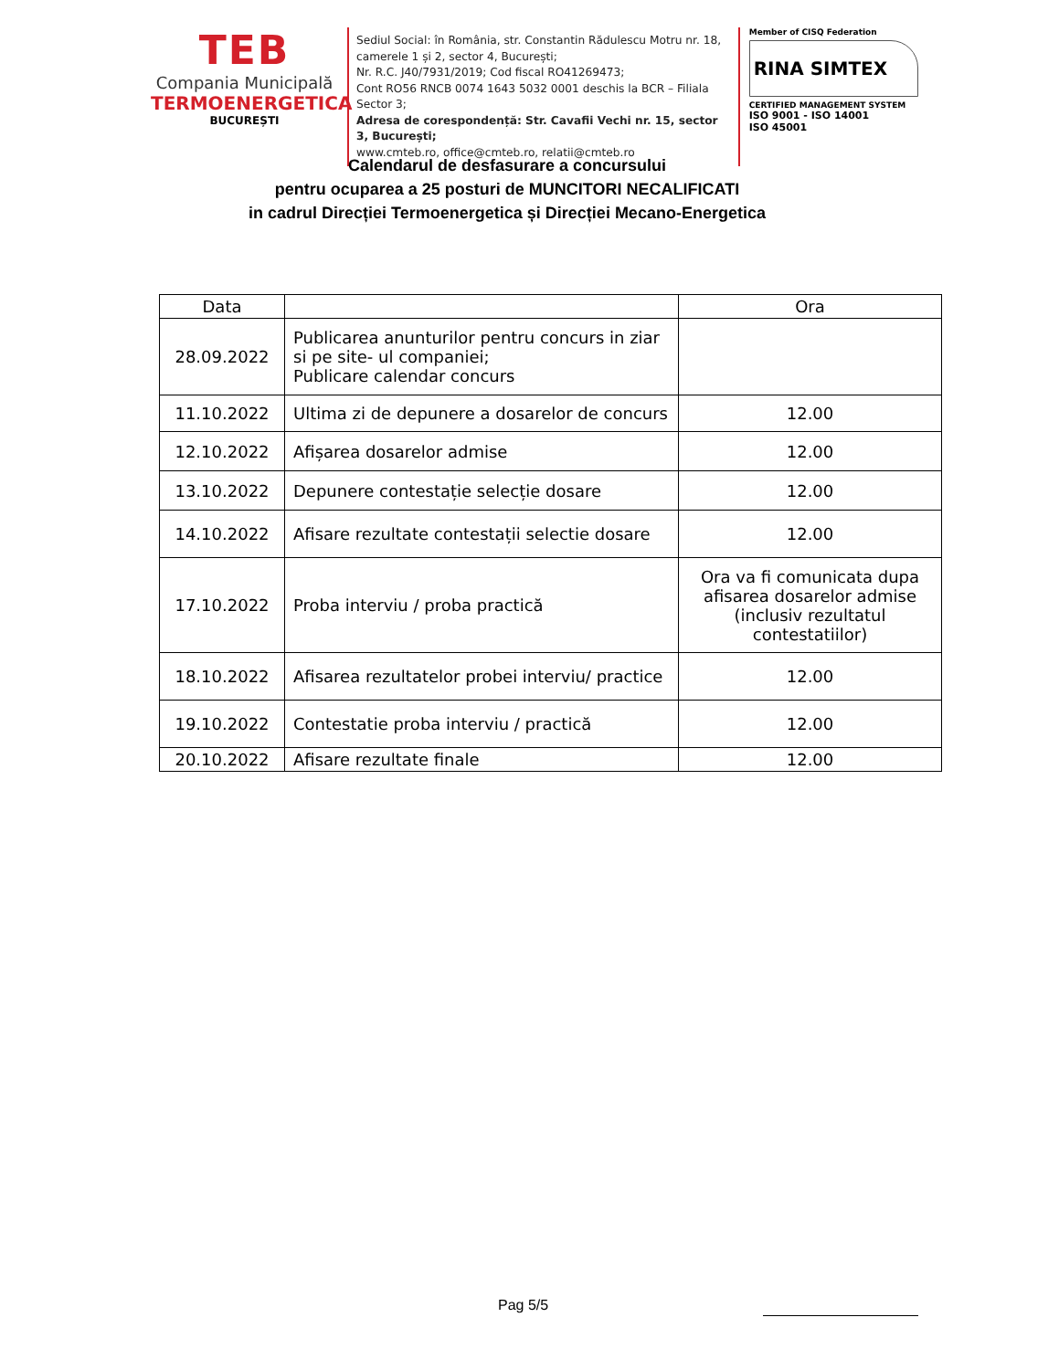TEB
Compania Municipală
TERMOENERGETICA
BUCUREȘTI
Sediul Social: în România, str. Constantin Rădulescu Motru nr. 18, camerele 1 și 2, sector 4, București;
Nr. R.C. J40/7931/2019; Cod fiscal RO41269473;
Cont RO56 RNCB 0074 1643 5032 0001 deschis la BCR – Filiala Sector 3;
Adresa de corespondență: Str. Cavafii Vechi nr. 15, sector 3, București;
www.cmteb.ro, office@cmteb.ro, relatii@cmteb.ro
Member of CISQ Federation
RINA SIMTEX
CERTIFIED MANAGEMENT SYSTEM
ISO 9001 - ISO 14001
ISO 45001
Calendarul de desfasurare a concursului
pentru ocuparea a 25 posturi de MUNCITORI NECALIFICATI
in cadrul Direcției Termoenergetica și Direcției Mecano-Energetica
| Data | | Ora |
| --- | --- | --- |
| 28.09.2022 | Publicarea anunturilor pentru concurs in ziar si pe site- ul companiei; Publicare calendar concurs | |
| 11.10.2022 | Ultima zi de depunere a dosarelor de concurs | 12.00 |
| 12.10.2022 | Afișarea dosarelor admise | 12.00 |
| 13.10.2022 | Depunere contestație selecție dosare | 12.00 |
| 14.10.2022 | Afisare rezultate contestații selectie dosare | 12.00 |
| 17.10.2022 | Proba interviu / proba practică | Ora va fi comunicata dupa afisarea dosarelor admise (inclusiv rezultatul contestatiilor) |
| 18.10.2022 | Afisarea rezultatelor probei interviu/ practice | 12.00 |
| 19.10.2022 | Contestatie proba interviu / practică | 12.00 |
| 20.10.2022 | Afisare rezultate finale | 12.00 |
Pag 5/5